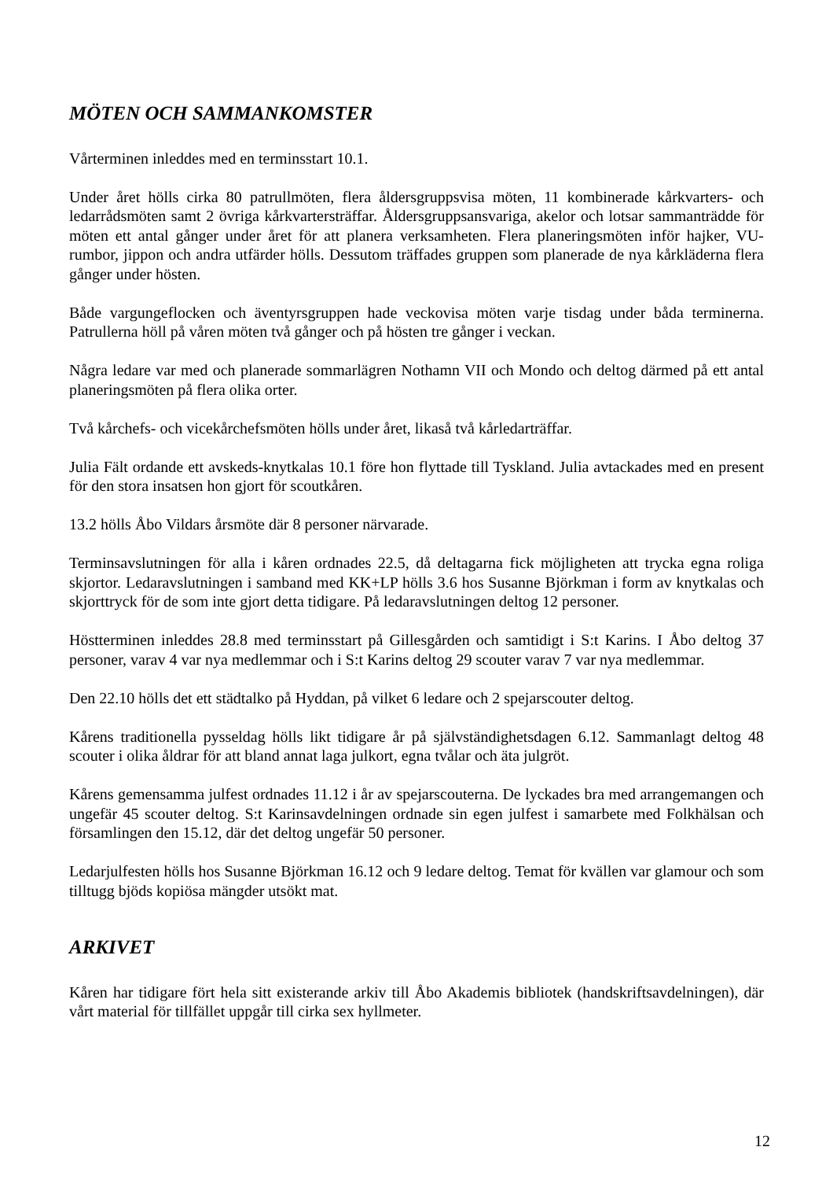MÖTEN OCH SAMMANKOMSTER
Vårterminen inleddes med en terminsstart 10.1.
Under året hölls cirka 80 patrullmöten, flera åldersgruppsvisa möten, 11 kombinerade kårkvarters- och ledarrådsmöten samt 2 övriga kårkvartersträffar. Åldersgruppsansvariga, akelor och lotsar sammanträdde för möten ett antal gånger under året för att planera verksamheten. Flera planeringsmöten inför hajker, VU-rumbor, jippon och andra utfärder hölls. Dessutom träffades gruppen som planerade de nya kårkläderna flera gånger under hösten.
Både vargungeflocken och äventyrsgruppen hade veckovisa möten varje tisdag under båda terminerna. Patrullerna höll på våren möten två gånger och på hösten tre gånger i veckan.
Några ledare var med och planerade sommarlägren Nothamn VII och Mondo och deltog därmed på ett antal planeringsmöten på flera olika orter.
Två kårchefs- och vicekårchefsmöten hölls under året, likaså två kårledarträffar.
Julia Fält ordande ett avskeds-knytkalas 10.1 före hon flyttade till Tyskland. Julia avtackades med en present för den stora insatsen hon gjort för scoutkåren.
13.2 hölls Åbo Vildars årsmöte där 8 personer närvarade.
Terminsavslutningen för alla i kåren ordnades 22.5, då deltagarna fick möjligheten att trycka egna roliga skjortor. Ledaravslutningen i samband med KK+LP hölls 3.6 hos Susanne Björkman i form av knytkalas och skjorttryck för de som inte gjort detta tidigare. På ledaravslutningen deltog 12 personer.
Höstterminen inleddes 28.8 med terminsstart på Gillesgården och samtidigt i S:t Karins. I Åbo deltog 37 personer, varav 4 var nya medlemmar och i S:t Karins deltog 29 scouter varav 7 var nya medlemmar.
Den 22.10 hölls det ett städtalko på Hyddan, på vilket 6 ledare och 2 spejarscouter deltog.
Kårens traditionella pysseldag hölls likt tidigare år på självständighetsdagen 6.12. Sammanlagt deltog 48 scouter i olika åldrar för att bland annat laga julkort, egna tvålar och äta julgröt.
Kårens gemensamma julfest ordnades 11.12 i år av spejarscouterna. De lyckades bra med arrangemangen och ungefär 45 scouter deltog. S:t Karinsavdelningen ordnade sin egen julfest i samarbete med Folkhälsan och församlingen den 15.12, där det deltog ungefär 50 personer.
Ledarjulfesten hölls hos Susanne Björkman 16.12 och 9 ledare deltog. Temat för kvällen var glamour och som tilltugg bjöds kopiösa mängder utsökt mat.
ARKIVET
Kåren har tidigare fört hela sitt existerande arkiv till Åbo Akademis bibliotek (handskriftsavdelningen), där vårt material för tillfället uppgår till cirka sex hyllmeter.
12